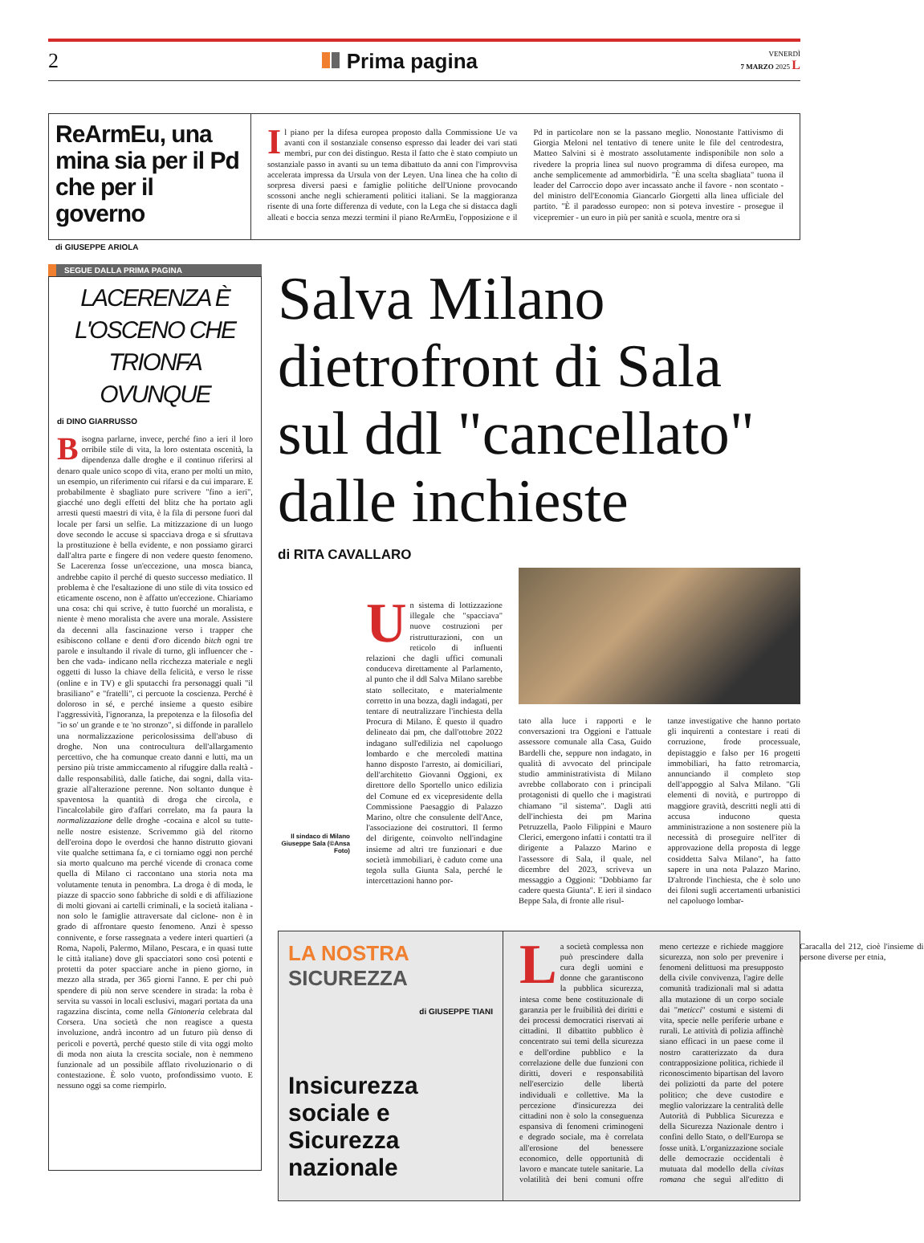2 Prima pagina
VENERDÌ
7 MARZO 2025 L
ReArmEu, una mina sia per il Pd che per il governo
di GIUSEPPE ARIOLA
Il piano per la difesa europea proposto dalla Commissione Ue va avanti con il sostanziale consenso espresso dai leader dei vari stati membri, pur con dei distinguo. Resta il fatto che è stato compiuto un sostanziale passo in avanti su un tema dibattuto da anni con l'improvvisa accelerata impressa da Ursula von der Leyen. Una linea che ha colto di sorpresa diversi paesi e famiglie politiche dell'Unione provocando scossoni anche negli schieramenti politici italiani. Se la maggioranza risente di una forte differenza di vedute, con la Lega che si distacca dagli alleati e boccia senza mezzi termini il piano ReArmEu, l'opposizione e il Pd in particolare non se la passano meglio. Nonostante l'attivismo di Giorgia Meloni nel tentativo di tenere unite le file del centrodestra, Matteo Salvini si è mostrato assolutamente indisponibile non solo a rivedere la propria linea sul nuovo programma di difesa europeo, ma anche semplicemente ad ammorbidirla. "È una scelta sbagliata" tuona il leader del Carroccio dopo aver incassato anche il favore - non scontato - del ministro dell'Economia Giancarlo Giorgetti alla linea ufficiale del partito. "È il paradosso europeo: non si poteva investire - prosegue il vicepremier - un euro in più per sanità e scuola, mentre ora si
SEGUE DALLA PRIMA PAGINA
LACERENZA È L'OSCENO CHE TRIONFA OVUNQUE
di DINO GIARRUSSO
Bisogna parlarne, invece, perché fino a ieri il loro orribile stile di vita, la loro ostentata oscenità, la dipendenza dalle droghe e il continuo riferirsi al denaro quale unico scopo di vita, erano per molti un mito, un esempio, un riferimento cui rifarsi e da cui imparare. E probabilmente è sbagliato pure scrivere "fino a ieri", giacché uno degli effetti del blitz che ha portato agli arresti questi maestri di vita, è la fila di persone fuori dal locale per farsi un selfie. La mitizzazione di un luogo dove secondo le accuse si spacciava droga e si sfruttava la prostituzione è bella evidente, e non possiamo girarci dall'altra parte e fingere di non vedere questo fenomeno. Se Lacerenza fosse un'eccezione, una mosca bianca, andrebbe capito il perché di questo successo mediatico. Il problema è che l'esaltazione di uno stile di vita tossico ed eticamente osceno, non è affatto un'eccezione. Chiariamo una cosa: chi qui scrive, è tutto fuorché un moralista, e niente è meno moralista che avere una morale. Assistere da decenni alla fascinazione verso i trapper che esibiscono collane e denti d'oro dicendo bitch ogni tre parole e insultando il rivale di turno, gli influencer che -ben che vada- indicano nella ricchezza materiale e negli oggetti di lusso la chiave della felicità, e verso le risse (online e in TV) e gli sputacchi fra personaggi quali "il brasiliano" e "fratelli", ci percuote la coscienza. Perché è doloroso in sé, e perché insieme a questo esibire l'aggressività, l'ignoranza, la prepotenza e la filosofia del "io so' un grande e te 'no stronzo", si diffonde in parallelo una normalizzazione pericolosissima dell'abuso di droghe. Non una controcultura dell'allargamento percettivo, che ha comunque creato danni e lutti, ma un persino più triste ammiccamento al rifuggire dalla realtà -dalle responsabilità, dalle fatiche, dai sogni, dalla vita- grazie all'alterazione perenne. Non soltanto dunque è spaventosa la quantità di droga che circola, e l'incalcolabile giro d'affari correlato, ma fa paura la normalizzazione delle droghe -cocaina e alcol su tutte- nelle nostre esistenze. Scrivemmo già del ritorno dell'eroina dopo le overdosi che hanno distrutto giovani vite qualche settimana fa, e ci torniamo oggi non perché sia morto qualcuno ma perché vicende di cronaca come quella di Milano ci raccontano una storia nota ma volutamente tenuta in penombra. La droga è di moda, le piazze di spaccio sono fabbriche di soldi e di affiliazione di molti giovani ai cartelli criminali, e la società italiana -non solo le famiglie attraversate dal ciclone- non è in grado di affrontare questo fenomeno. Anzi è spesso connivente, e forse rassegnata a vedere interi quartieri (a Roma, Napoli, Palermo, Milano, Pescara, e in quasi tutte le città italiane) dove gli spacciatori sono così potenti e protetti da poter spacciare anche in pieno giorno, in mezzo alla strada, per 365 giorni l'anno. E per chi può spendere di più non serve scendere in strada: la roba è servita su vassoi in locali esclusivi, magari portata da una ragazzina discinta, come nella Gintoneria celebrata dal Corsera. Una società che non reagisce a questa involuzione, andrà incontro ad un futuro più denso di pericoli e povertà, perché questo stile di vita oggi molto di moda non aiuta la crescita sociale, non è nemmeno funzionale ad un possibile afflato rivoluzionario o di contestazione. È solo vuoto, profondissimo vuoto. E nessuno oggi sa come riempirlo.
Salva Milano dietrofront di Sala sul ddl "cancellato" dalle inchieste
di RITA CAVALLARO
Il sindaco di Milano Giuseppe Sala (©Ansa Foto)
Un sistema di lottizzazione illegale che "spacciava" nuove costruzioni per ristrutturazioni, con un reticolo di influenti relazioni che dagli uffici comunali conduceva direttamente al Parlamento, al punto che il ddl Salva Milano sarebbe stato sollecitato, e materialmente corretto in una bozza, dagli indagati, per tentare di neutralizzare l'inchiesta della Procura di Milano. È questo il quadro delineato dai pm, che dall'ottobre 2022 indagano sull'edilizia nel capoluogo lombardo e che mercoledì mattina hanno disposto l'arresto, ai domiciliari, dell'architetto Giovanni Oggioni, ex direttore dello Sportello unico edilizia del Comune ed ex vicepresidente della Commissione Paesaggio di Palazzo Marino, oltre che consulente dell'Ance, l'associazione dei costruttori. Il fermo del dirigente, coinvolto nell'indagine insieme ad altri tre funzionari e due società immobiliari, è caduto come una tegola sulla Giunta Sala, perché le intercettazioni hanno por-
tato alla luce i rapporti e le conversazioni tra Oggioni e l'attuale assessore comunale alla Casa, Guido Bardelli che, seppure non indagato, in qualità di avvocato del principale studio amministrativista di Milano avrebbe collaborato con i principali protagonisti di quello che i magistrati chiamano "il sistema". Dagli atti dell'inchiesta dei pm Marina Petruzzella, Paolo Filippini e Mauro Clerici, emergono infatti i contatti tra il dirigente a Palazzo Marino e l'assessore di Sala, il quale, nel dicembre del 2023, scriveva un messaggio a Oggioni: "Dobbiamo far cadere questa Giunta". E ieri il sindaco Beppe Sala, di fronte alle risul-
tanze investigative che hanno portato gli inquirenti a contestare i reati di corruzione, frode processuale, depistaggio e falso per 16 progetti immobiliari, ha fatto retromarcia, annunciando il completo stop dell'appoggio al Salva Milano. "Gli elementi di novità, e purtroppo di maggiore gravità, descritti negli atti di accusa inducono questa amministrazione a non sostenere più la necessità di proseguire nell'iter di approvazione della proposta di legge cosiddetta Salva Milano", ha fatto sapere in una nota Palazzo Marino. D'altronde l'inchiesta, che è solo uno dei filoni sugli accertamenti urbanistici nel capoluogo lombar-
LA NOSTRA SICUREZZA
di GIUSEPPE TIANI
Insicurezza sociale e Sicurezza nazionale
La società complessa non può prescindere dalla cura degli uomini e donne che garantiscono la pubblica sicurezza, intesa come bene costituzionale di garanzia per le fruibilità dei diritti e dei processi democratici riservati ai cittadini. Il dibattito pubblico è concentrato sui temi della sicurezza e dell'ordine pubblico e la correlazione delle due funzioni con diritti, doveri e responsabilità nell'esercizio delle libertà individuali e collettive. Ma la percezione d'insicurezza dei cittadini non è solo la conseguenza espansiva di fenomeni criminogeni e degrado sociale, ma è correlata all'erosione del benessere economico, delle opportunità di lavoro e mancate tutele sanitarie. La volatilità dei beni comuni offre meno certezze e richiede maggiore sicurezza, non solo per prevenire i fenomeni delittuosi ma presupposto della civile convivenza, l'agire delle comunità tradizionali mal si adatta alla mutazione di un corpo sociale dai "meticci" costumi e sistemi di vita, specie nelle periferie urbane e rurali. Le attività di polizia affinchè siano efficaci in un paese come il nostro caratterizzato da dura contrapposizione politica, richiede il riconoscimento bipartisan del lavoro dei poliziotti da parte del potere politico; che deve custodire e meglio valorizzare la centralità delle Autorità di Pubblica Sicurezza e della Sicurezza Nazionale dentro i confini dello Stato, o dell'Europa se fosse unità. L'organizzazione sociale delle democrazie occidentali è mutuata dal modello della civitas romana che seguì all'editto di Caracalla del 212, cioè l'insieme di persone diverse per etnia,